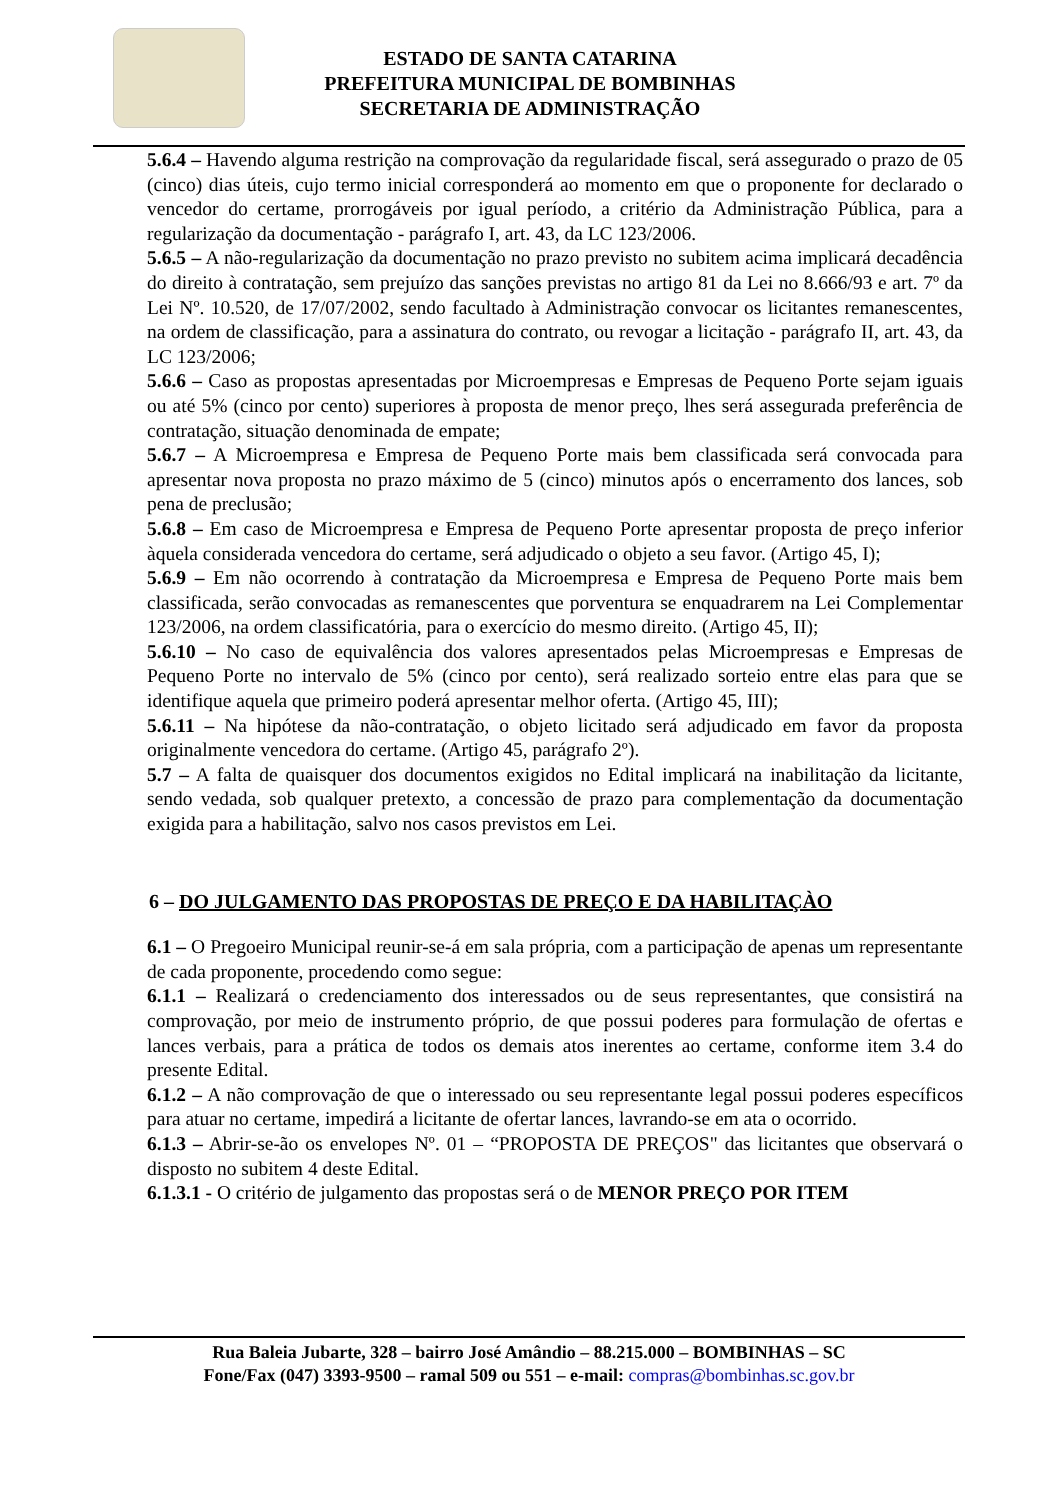ESTADO DE SANTA CATARINA
PREFEITURA MUNICIPAL DE BOMBINHAS
SECRETARIA DE ADMINISTRAÇÃO
5.6.4 – Havendo alguma restrição na comprovação da regularidade fiscal, será assegurado o prazo de 05 (cinco) dias úteis, cujo termo inicial corresponderá ao momento em que o proponente for declarado o vencedor do certame, prorrogáveis por igual período, a critério da Administração Pública, para a regularização da documentação - parágrafo I, art. 43, da LC 123/2006.
5.6.5 – A não-regularização da documentação no prazo previsto no subitem acima implicará decadência do direito à contratação, sem prejuízo das sanções previstas no artigo 81 da Lei no 8.666/93 e art. 7º da Lei Nº. 10.520, de 17/07/2002, sendo facultado à Administração convocar os licitantes remanescentes, na ordem de classificação, para a assinatura do contrato, ou revogar a licitação - parágrafo II, art. 43, da LC 123/2006;
5.6.6 – Caso as propostas apresentadas por Microempresas e Empresas de Pequeno Porte sejam iguais ou até 5% (cinco por cento) superiores à proposta de menor preço, lhes será assegurada preferência de contratação, situação denominada de empate;
5.6.7 – A Microempresa e Empresa de Pequeno Porte mais bem classificada será convocada para apresentar nova proposta no prazo máximo de 5 (cinco) minutos após o encerramento dos lances, sob pena de preclusão;
5.6.8 – Em caso de Microempresa e Empresa de Pequeno Porte apresentar proposta de preço inferior àquela considerada vencedora do certame, será adjudicado o objeto a seu favor. (Artigo 45, I);
5.6.9 – Em não ocorrendo à contratação da Microempresa e Empresa de Pequeno Porte mais bem classificada, serão convocadas as remanescentes que porventura se enquadrarem na Lei Complementar 123/2006, na ordem classificatória, para o exercício do mesmo direito. (Artigo 45, II);
5.6.10 – No caso de equivalência dos valores apresentados pelas Microempresas e Empresas de Pequeno Porte no intervalo de 5% (cinco por cento), será realizado sorteio entre elas para que se identifique aquela que primeiro poderá apresentar melhor oferta. (Artigo 45, III);
5.6.11 – Na hipótese da não-contratação, o objeto licitado será adjudicado em favor da proposta originalmente vencedora do certame. (Artigo 45, parágrafo 2º).
5.7 – A falta de quaisquer dos documentos exigidos no Edital implicará na inabilitação da licitante, sendo vedada, sob qualquer pretexto, a concessão de prazo para complementação da documentação exigida para a habilitação, salvo nos casos previstos em Lei.
6 – DO JULGAMENTO DAS PROPOSTAS DE PREÇO E DA HABILITAÇÀO
6.1 – O Pregoeiro Municipal reunir-se-á em sala própria, com a participação de apenas um representante de cada proponente, procedendo como segue:
6.1.1 – Realizará o credenciamento dos interessados ou de seus representantes, que consistirá na comprovação, por meio de instrumento próprio, de que possui poderes para formulação de ofertas e lances verbais, para a prática de todos os demais atos inerentes ao certame, conforme item 3.4 do presente Edital.
6.1.2 – A não comprovação de que o interessado ou seu representante legal possui poderes específicos para atuar no certame, impedirá a licitante de ofertar lances, lavrando-se em ata o ocorrido.
6.1.3 – Abrir-se-ão os envelopes Nº. 01 – “PROPOSTA DE PREÇOS" das licitantes que observará o disposto no subitem 4 deste Edital.
6.1.3.1 - O critério de julgamento das propostas será o de MENOR PREÇO POR ITEM
Rua Baleia Jubarte, 328 – bairro José Amândio – 88.215.000 – BOMBINHAS – SC
Fone/Fax (047) 3393-9500 – ramal 509 ou 551 – e-mail: compras@bombinhas.sc.gov.br